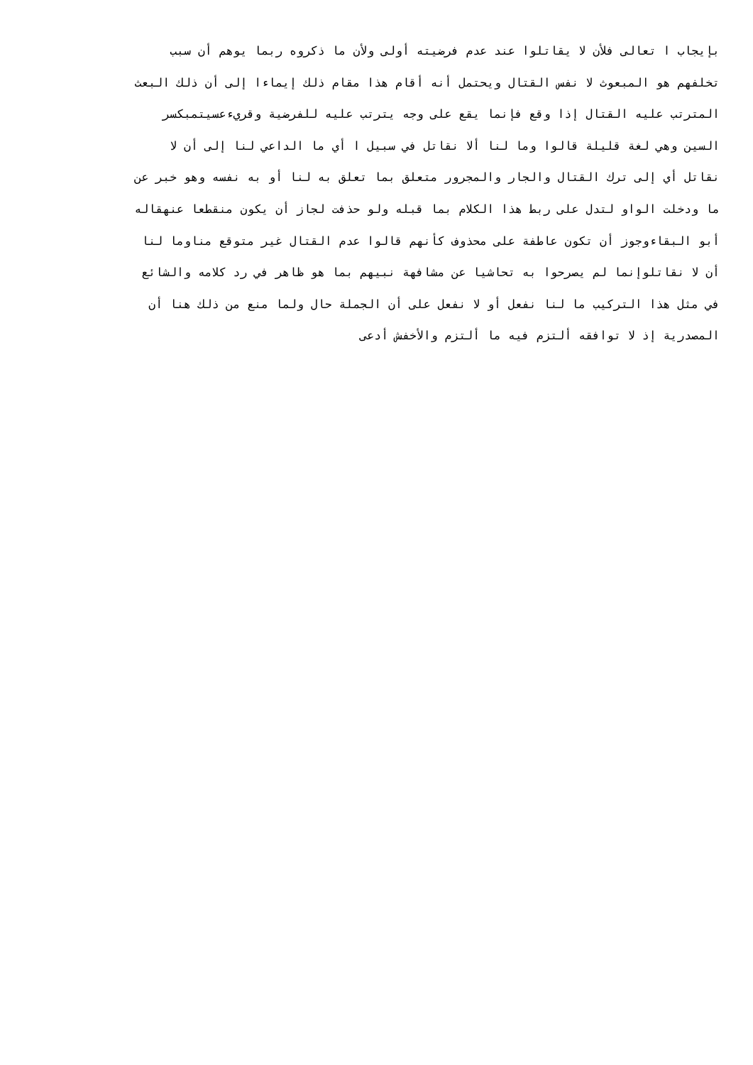بإيجاب ا تعالى فلأن لا يقاتلوا عند عدم فرضيته أولى ولأن ما ذكروه ربما يوهم أن سبب
تخلفهم هو المبعوث لا نفس القتال ويحتمل أنه أقام هذا مقام ذلك إيماءا إلى أن ذلك البعث
المترتب عليه القتال إذا وقع فإنما يقع على وجه يترتب عليه للفرضية وقريءعسيتمبكسر
السين وهي لغة قليلة قالوا وما لنا ألا نقاتل في سبيل ا أي ما الداعي لنا إلى أن لا
نقاتل أي إلى ترك القتال والجار والمجرور متعلق بما تعلق به لنا أو به نفسه وهو خبر عن
ما ودخلت الواو لتدل على ربط هذا الكلام بما قبله ولو حذفت لجاز أن يكون منقطعا عنهقاله
أبو البقاءوجوز أن تكون عاطفة على محذوف كأنهم قالوا عدم القتال غير متوقع مناوما لنا
أن لا نقاتلوإنما لم يصرحوا به تحاشيا عن مشافهة نبيهم بما هو ظاهر في رد كلامه والشائع
في مثل هذا التركيب ما لنا نفعل أو لا نفعل على أن الجملة حال ولما منع من ذلك هنا أن
المصدرية إذ لا توافقه ألتزم فيه ما ألتزم والأخفش أدعى